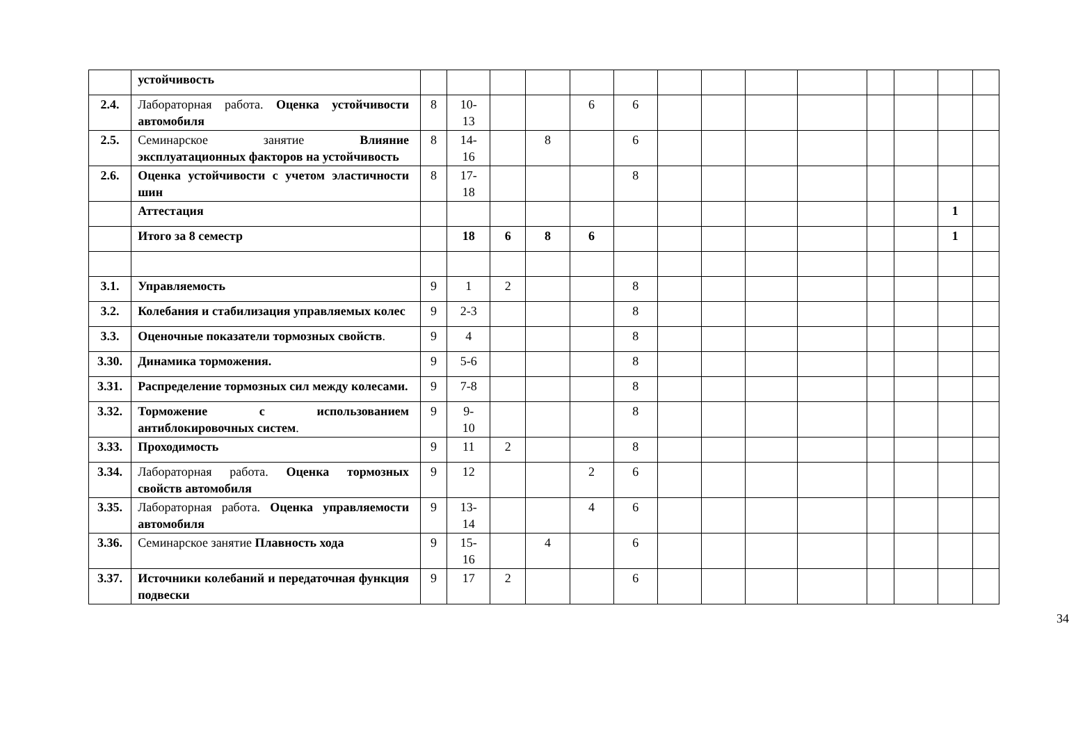| | устойчивость | | | | | | | | | | | | | | |
| 2.4. | Лабораторная работа. Оценка устойчивости автомобиля | 8 | 10- 13 | | | 6 | 6 | | | | | | | | |
| 2.5. | Семинарское занятие Влияние эксплуатационных факторов на устойчивость | 8 | 14- 16 | | 8 | | 6 | | | | | | | | |
| 2.6. | Оценка устойчивости с учетом эластичности шин | 8 | 17- 18 | | | | 8 | | | | | | | | |
| | Аттестация | | | | | | | | | | | | | 1 | |
| | Итого за 8 семестр | | 18 | 6 | 8 | 6 | | | | | | | | 1 | |
| 3.1. | Управляемость | 9 | 1 | 2 | | | 8 | | | | | | | | |
| 3.2. | Колебания и стабилизация управляемых колес | 9 | 2-3 | | | | 8 | | | | | | | | |
| 3.3. | Оценочные показатели тормозных свойств . | 9 | 4 | | | | 8 | | | | | | | | |
| 3.30. | Динамика торможения. | 9 | 5-6 | | | | 8 | | | | | | | | |
| 3.31. | Распределение тормозных сил между колесами. | 9 | 7-8 | | | | 8 | | | | | | | | |
| 3.32. | Торможение с использованием антиблокировочных систем . | 9 | 9- 10 | | | | 8 | | | | | | | | |
| 3.33. | Проходимость | 9 | 11 | 2 | | | 8 | | | | | | | | |
| 3.34. | Лабораторная работа. Оценка тормозных свойств автомобиля | 9 | 12 | | | 2 | 6 | | | | | | | | |
| 3.35. | Лабораторная работа. Оценка управляемости автомобиля | 9 | 13- 14 | | | 4 | 6 | | | | | | | | |
| 3.36. | Семинарское занятие Плавность хода | 9 | 15- 16 | | 4 | | 6 | | | | | | | | |
| 3.37. | Источники колебаний и передаточная функция подвески | 9 | 17 | 2 | | | 6 | | | | | | | | |
34